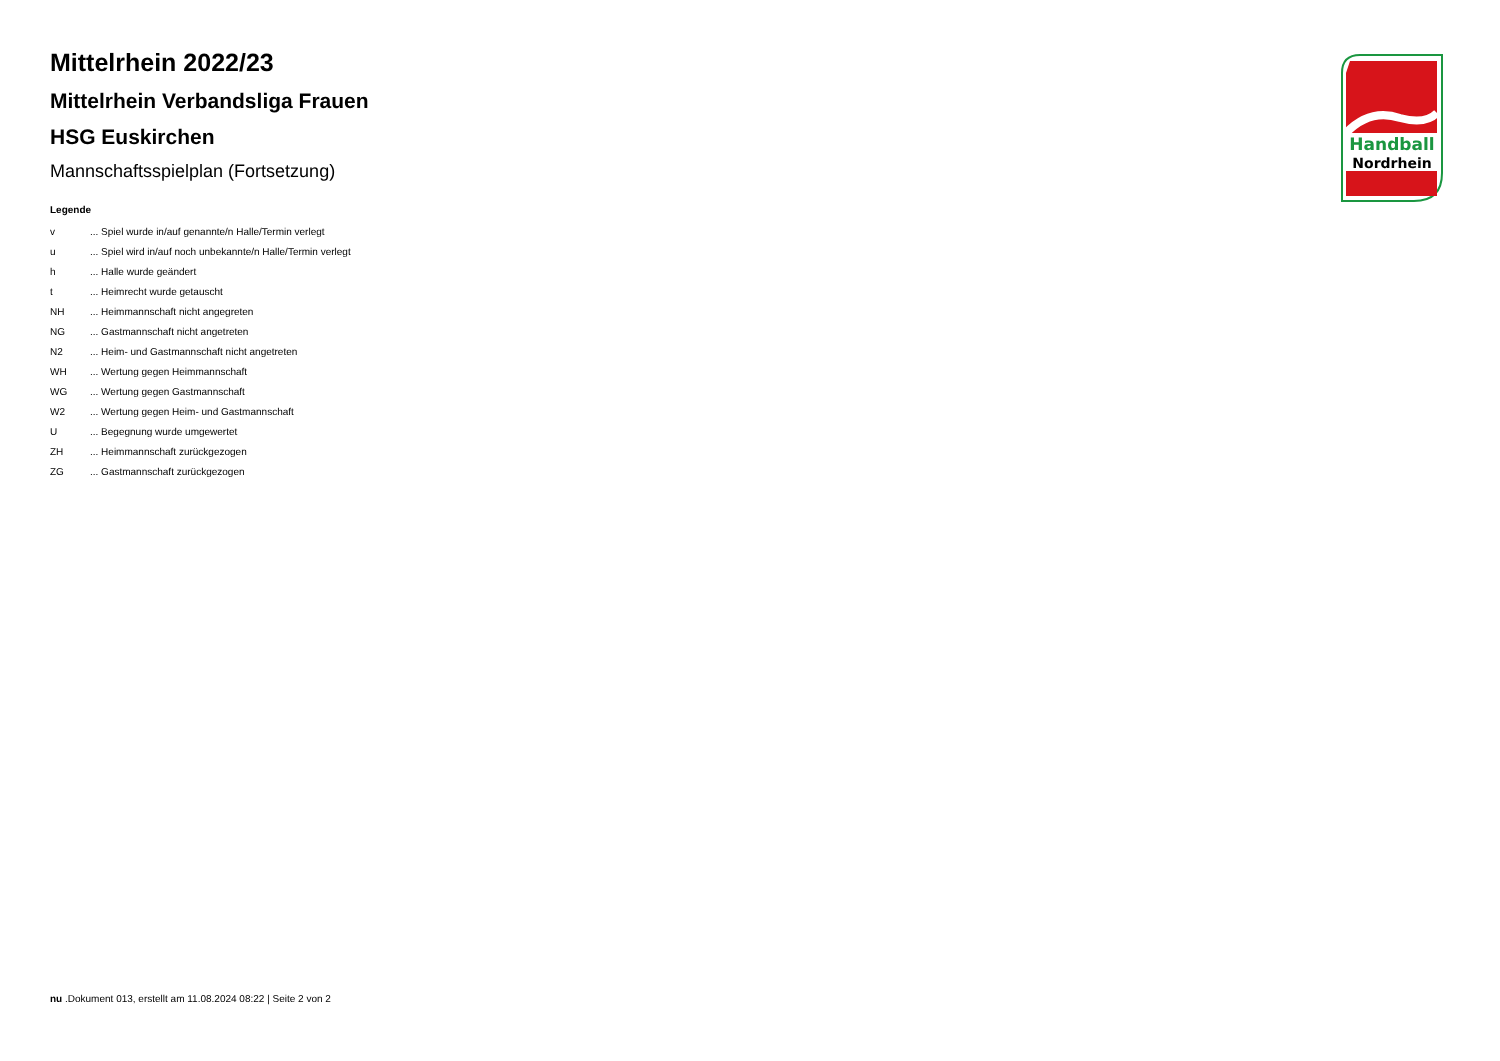Mittelrhein 2022/23
Mittelrhein Verbandsliga Frauen
HSG Euskirchen
Mannschaftsspielplan (Fortsetzung)
Legende
| v | ... Spiel wurde in/auf genannte/n Halle/Termin verlegt |
| u | ... Spiel wird in/auf noch unbekannte/n Halle/Termin verlegt |
| h | ... Halle wurde geändert |
| t | ... Heimrecht wurde getauscht |
| NH | ... Heimmannschaft nicht angegreten |
| NG | ... Gastmannschaft nicht angetreten |
| N2 | ... Heim- und Gastmannschaft nicht angetreten |
| WH | ... Wertung gegen Heimmannschaft |
| WG | ... Wertung gegen Gastmannschaft |
| W2 | ... Wertung gegen Heim- und Gastmannschaft |
| U | ... Begegnung wurde umgewertet |
| ZH | ... Heimmannschaft zurückgezogen |
| ZG | ... Gastmannschaft zurückgezogen |
Handball
Nordrhein
nu .Dokument 013, erstellt am 11.08.2024 08:22 | Seite 2 von 2